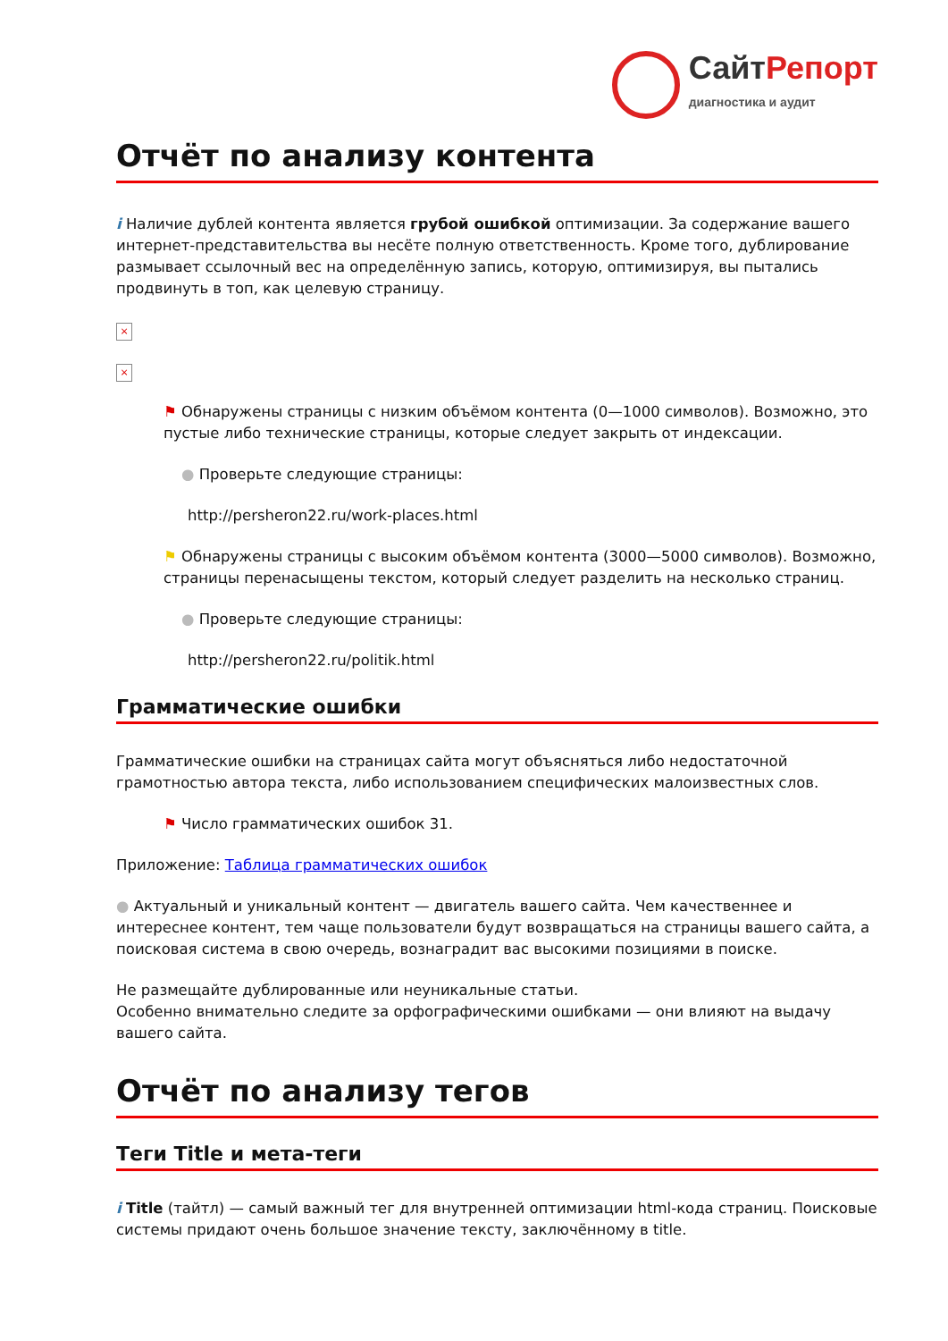СайтРепорт
диагностика и аудит
Отчёт по анализу контента
i Наличие дублей контента является грубой ошибкой оптимизации. За содержание вашего интернет-представительства вы несёте полную ответственность. Кроме того, дублирование размывает ссылочный вес на определённую запись, которую, оптимизируя, вы пытались продвинуть в топ, как целевую страницу.
×
×
⚑ Обнаружены страницы с низким объёмом контента (0—1000 символов). Возможно, это пустые либо технические страницы, которые следует закрыть от индексации.
● Проверьте следующие страницы:
http://persheron22.ru/work-places.html
⚑ Обнаружены страницы с высоким объёмом контента (3000—5000 символов). Возможно, страницы перенасыщены текстом, который следует разделить на несколько страниц.
● Проверьте следующие страницы:
http://persheron22.ru/politik.html
Грамматические ошибки
Грамматические ошибки на страницах сайта могут объясняться либо недостаточной грамотностью автора текста, либо использованием специфических малоизвестных слов.
⚑ Число грамматических ошибок 31.
Приложение: Таблица грамматических ошибок
● Актуальный и уникальный контент — двигатель вашего сайта. Чем качественнее и интереснее контент, тем чаще пользователи будут возвращаться на страницы вашего сайта, а поисковая система в свою очередь, вознаградит вас высокими позициями в поиске.
Не размещайте дублированные или неуникальные статьи.
Особенно внимательно следите за орфографическими ошибками — они влияют на выдачу вашего сайта.
Отчёт по анализу тегов
Теги Title и мета-теги
i Title (тайтл) — самый важный тег для внутренней оптимизации html-кода страниц. Поисковые системы придают очень большое значение тексту, заключённому в title.